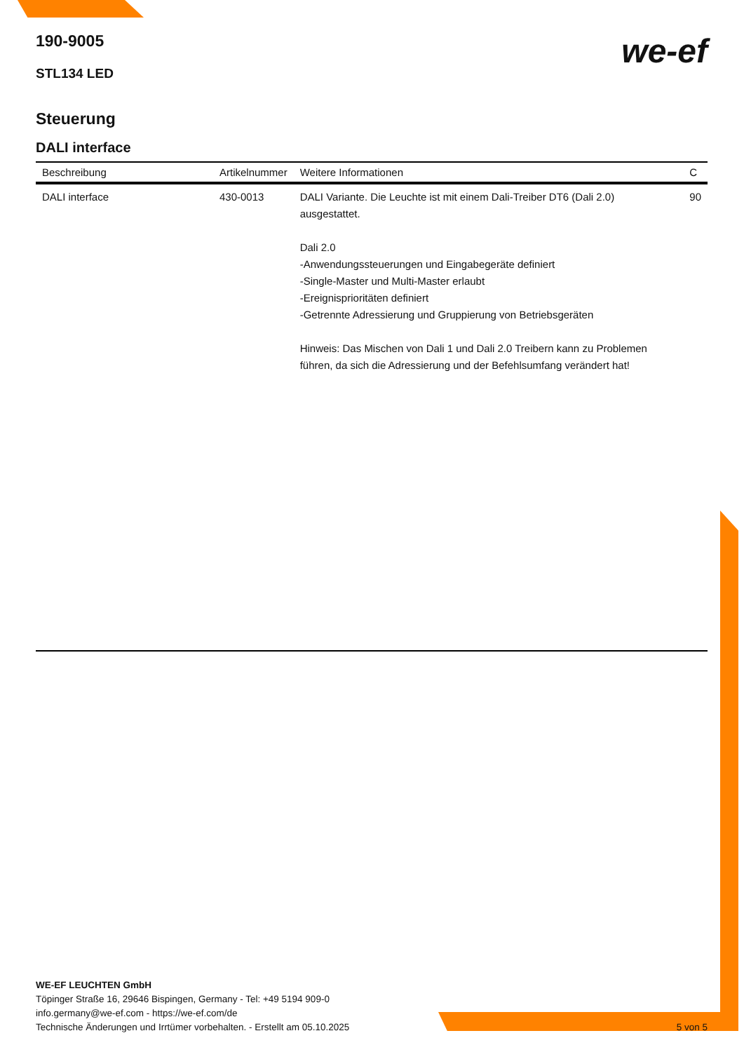we-ef
190-9005
STL134 LED
Steuerung
DALI interface
| Beschreibung | Artikelnummer | Weitere Informationen | C |
| --- | --- | --- | --- |
| DALI interface | 430-0013 | DALI Variante. Die Leuchte ist mit einem Dali-Treiber DT6 (Dali 2.0) ausgestattet. Dali 2.0 -Anwendungssteuerungen und Eingabegeräte definiert -Single-Master und Multi-Master erlaubt -Ereignisprioritäten definiert -Getrennte Adressierung und Gruppierung von Betriebsgeräten Hinweis: Das Mischen von Dali 1 und Dali 2.0 Treibern kann zu Problemen führen, da sich die Adressierung und der Befehlsumfang verändert hat! | 90 |
WE-EF LEUCHTEN GmbH
Töpinger Straße 16, 29646 Bispingen, Germany - Tel: +49 5194 909-0
info.germany@we-ef.com - https://we-ef.com/de
Technische Änderungen und Irrtümer vorbehalten. - Erstellt am 05.10.2025
5 von 5